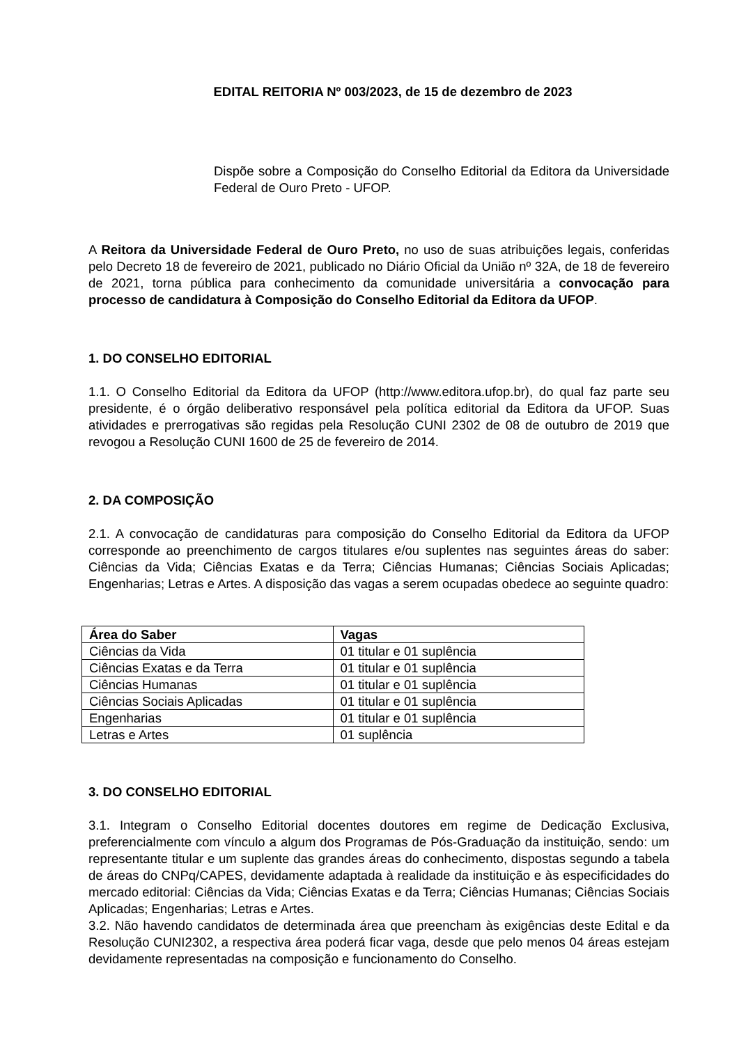EDITAL REITORIA Nº 003/2023, de 15 de dezembro de 2023
Dispõe sobre a Composição do Conselho Editorial da Editora da Universidade Federal de Ouro Preto - UFOP.
A Reitora da Universidade Federal de Ouro Preto, no uso de suas atribuições legais, conferidas pelo Decreto 18 de fevereiro de 2021, publicado no Diário Oficial da União nº 32A, de 18 de fevereiro de 2021, torna pública para conhecimento da comunidade universitária a convocação para processo de candidatura à Composição do Conselho Editorial da Editora da UFOP.
1. DO CONSELHO EDITORIAL
1.1. O Conselho Editorial da Editora da UFOP (http://www.editora.ufop.br), do qual faz parte seu presidente, é o órgão deliberativo responsável pela política editorial da Editora da UFOP. Suas atividades e prerrogativas são regidas pela Resolução CUNI 2302 de 08 de outubro de 2019 que revogou a Resolução CUNI 1600 de 25 de fevereiro de 2014.
2. DA COMPOSIÇÃO
2.1. A convocação de candidaturas para composição do Conselho Editorial da Editora da UFOP corresponde ao preenchimento de cargos titulares e/ou suplentes nas seguintes áreas do saber: Ciências da Vida; Ciências Exatas e da Terra; Ciências Humanas; Ciências Sociais Aplicadas; Engenharias; Letras e Artes. A disposição das vagas a serem ocupadas obedece ao seguinte quadro:
| Área do Saber | Vagas |
| --- | --- |
| Ciências da Vida | 01 titular e 01 suplência |
| Ciências Exatas e da Terra | 01 titular e 01 suplência |
| Ciências Humanas | 01 titular e 01 suplência |
| Ciências Sociais Aplicadas | 01 titular e 01 suplência |
| Engenharias | 01 titular e 01 suplência |
| Letras e Artes | 01 suplência |
3. DO CONSELHO EDITORIAL
3.1. Integram o Conselho Editorial docentes doutores em regime de Dedicação Exclusiva, preferencialmente com vínculo a algum dos Programas de Pós-Graduação da instituição, sendo: um representante titular e um suplente das grandes áreas do conhecimento, dispostas segundo a tabela de áreas do CNPq/CAPES, devidamente adaptada à realidade da instituição e às especificidades do mercado editorial: Ciências da Vida; Ciências Exatas e da Terra; Ciências Humanas; Ciências Sociais Aplicadas; Engenharias; Letras e Artes.
3.2. Não havendo candidatos de determinada área que preencham às exigências deste Edital e da Resolução CUNI2302, a respectiva área poderá ficar vaga, desde que pelo menos 04 áreas estejam devidamente representadas na composição e funcionamento do Conselho.